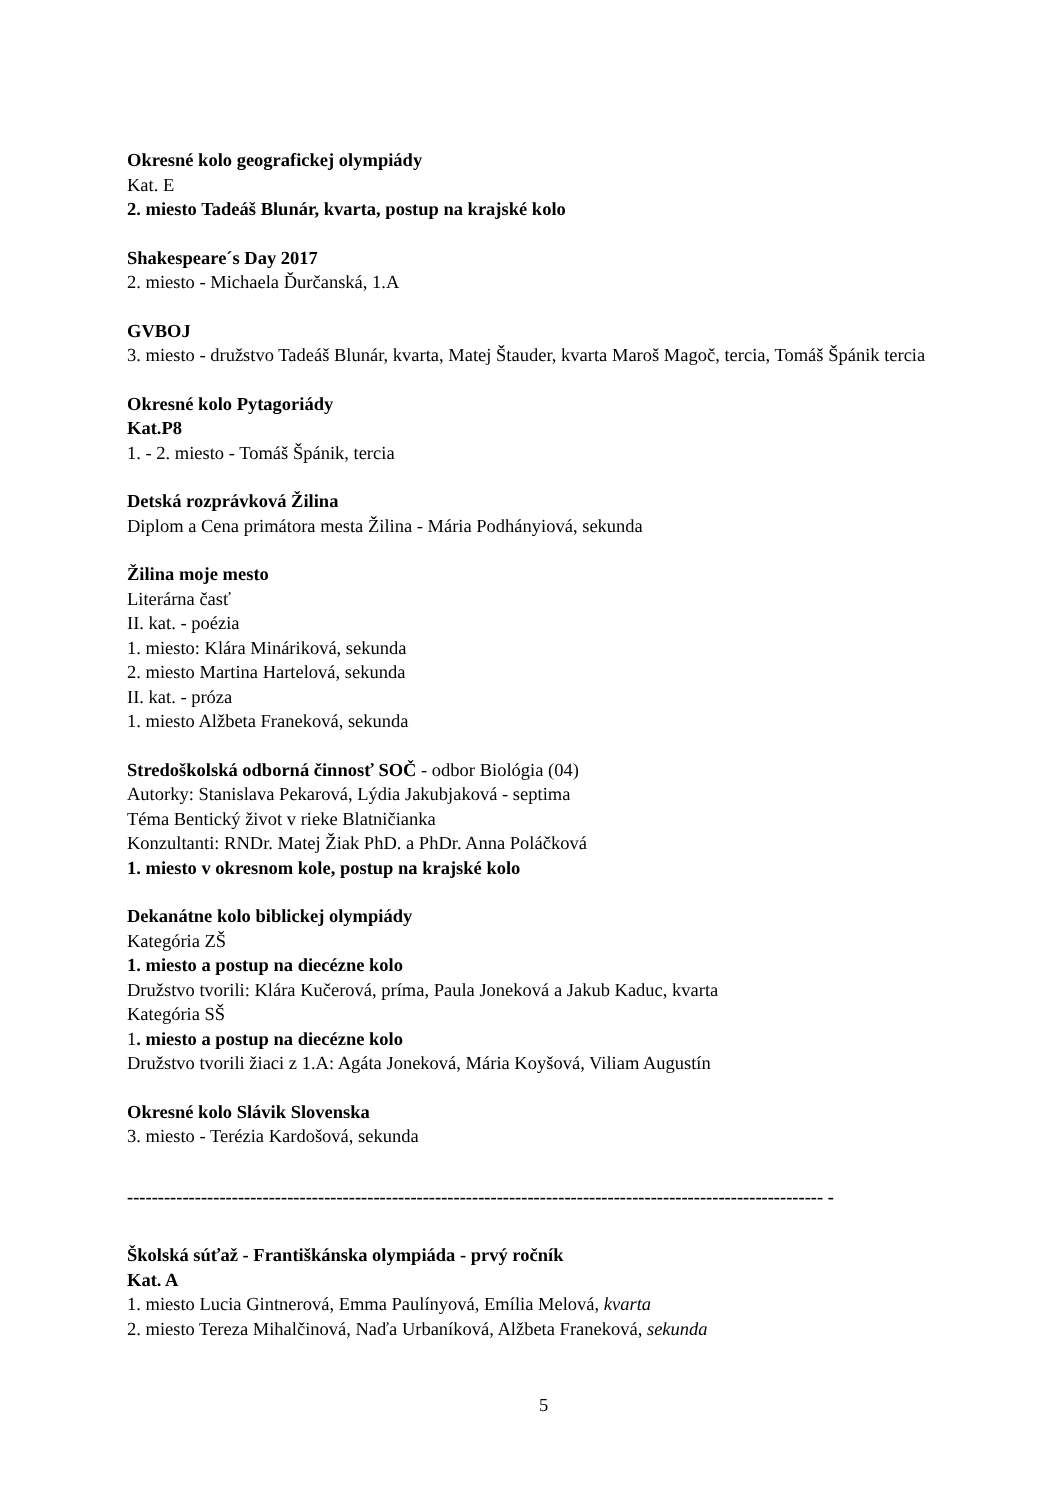Okresné kolo geografickej olympiády
Kat. E
2. miesto Tadeáš Blunár, kvarta, postup na krajské kolo
Shakespeare´s Day 2017
2. miesto - Michaela Ďurčanská, 1.A
GVBOJ
3. miesto - družstvo Tadeáš Blunár, kvarta, Matej Štauder, kvarta Maroš Magoč, tercia, Tomáš Špánik tercia
Okresné kolo Pytagoriády
Kat.P8
1. - 2. miesto - Tomáš Špánik, tercia
Detská rozprávková Žilina
Diplom a Cena primátora mesta Žilina - Mária Podhányiová, sekunda
Žilina moje mesto
Literárna časť
II. kat. - poézia
1. miesto: Klára Mináriková, sekunda
2. miesto Martina Hartelová, sekunda
II. kat. - próza
1. miesto Alžbeta Franeková, sekunda
Stredoškolská odborná činnosť SOČ - odbor Biológia (04)
Autorky: Stanislava Pekarová, Lýdia Jakubjaková - septima
Téma Bentický život v rieke Blatničianka
Konzultanti: RNDr. Matej Žiak PhD. a PhDr. Anna Poláčková
1. miesto v okresnom kole, postup na krajské kolo
Dekanátne kolo biblickej olympiády
Kategória ZŠ
1. miesto a postup na diecézne kolo
Družstvo tvorili: Klára Kučerová, príma, Paula Joneková a Jakub Kaduc, kvarta
Kategória SŠ
1. miesto a postup na diecézne kolo
Družstvo tvorili žiaci z 1.A: Agáta Joneková, Mária Koyšová, Viliam Augustín
Okresné kolo Slávik Slovenska
3. miesto - Terézia Kardošová, sekunda
----------------------------------------------------------------------------------------------------------------- -
Školská súťaž - Františkánska olympiáda - prvý ročník
Kat. A
1. miesto Lucia Gintnerová, Emma Paulínyová, Emília Melová, kvarta
2. miesto Tereza Mihalčinová, Naďa Urbaníková, Alžbeta Franeková, sekunda
5